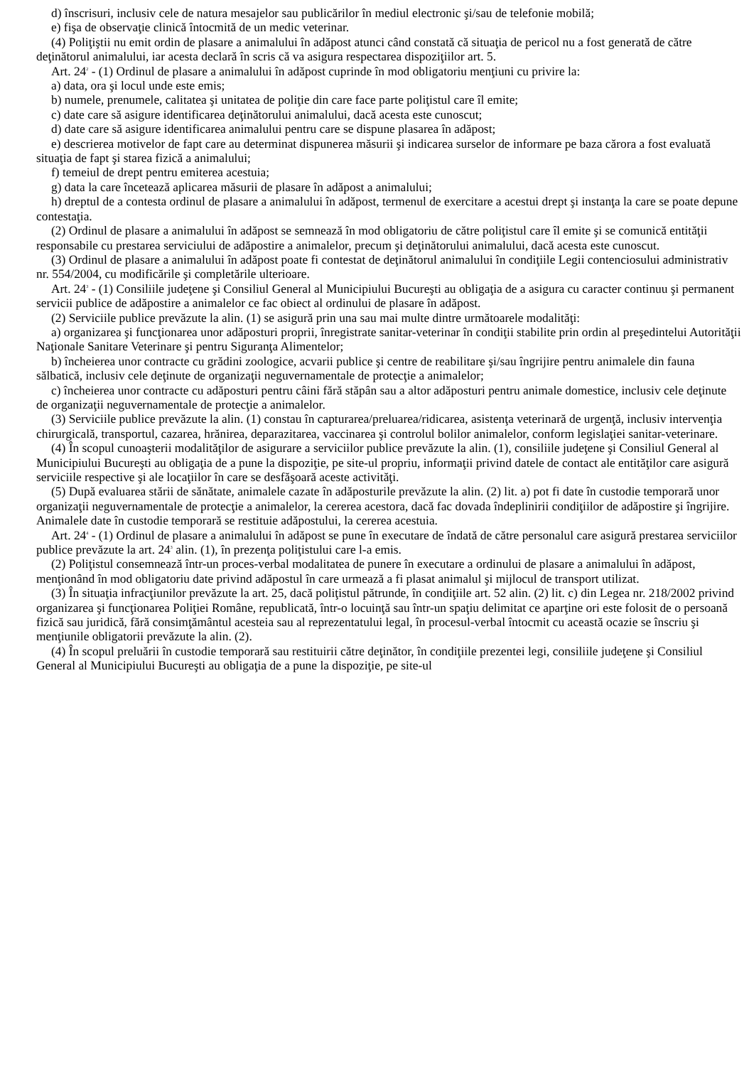d) înscrisuri, inclusiv cele de natura mesajelor sau publicărilor în mediul electronic şi/sau de telefonie mobilă;
e) fişa de observaţie clinică întocmită de un medic veterinar.
(4) Poliţiştii nu emit ordin de plasare a animalului în adăpost atunci când constată că situaţia de pericol nu a fost generată de către deţinătorul animalului, iar acesta declară în scris că va asigura respectarea dispoziţiilor art. 5.
Art. 24<sup>2</sup> - (1) Ordinul de plasare a animalului în adăpost cuprinde în mod obligatoriu menţiuni cu privire la:
a) data, ora şi locul unde este emis;
b) numele, prenumele, calitatea şi unitatea de poliţie din care face parte poliţistul care îl emite;
c) date care să asigure identificarea deţinătorului animalului, dacă acesta este cunoscut;
d) date care să asigure identificarea animalului pentru care se dispune plasarea în adăpost;
e) descrierea motivelor de fapt care au determinat dispunerea măsurii şi indicarea surselor de informare pe baza cărora a fost evaluată situaţia de fapt şi starea fizică a animalului;
f) temeiul de drept pentru emiterea acestuia;
g) data la care încetează aplicarea măsurii de plasare în adăpost a animalului;
h) dreptul de a contesta ordinul de plasare a animalului în adăpost, termenul de exercitare a acestui drept şi instanţa la care se poate depune contestaţia.
(2) Ordinul de plasare a animalului în adăpost se semnează în mod obligatoriu de către poliţistul care îl emite şi se comunică entităţii responsabile cu prestarea serviciului de adăpostire a animalelor, precum şi deţinătorului animalului, dacă acesta este cunoscut.
(3) Ordinul de plasare a animalului în adăpost poate fi contestat de deţinătorul animalului în condiţiile Legii contenciosului administrativ nr. 554/2004, cu modificările şi completările ulterioare.
Art. 24<sup>3</sup> - (1) Consiliile judeţene şi Consiliul General al Municipiului Bucureşti au obligaţia de a asigura cu caracter continuu şi permanent servicii publice de adăpostire a animalelor ce fac obiect al ordinului de plasare în adăpost.
(2) Serviciile publice prevăzute la alin. (1) se asigură prin una sau mai multe dintre următoarele modalităţi:
a) organizarea şi funcţionarea unor adăposturi proprii, înregistrate sanitar-veterinar în condiţii stabilite prin ordin al preşedintelui Autorităţii Naţionale Sanitare Veterinare şi pentru Siguranţa Alimentelor;
b) încheierea unor contracte cu grădini zoologice, acvarii publice şi centre de reabilitare şi/sau îngrijire pentru animalele din fauna sălbatică, inclusiv cele deţinute de organizaţii neguvernamentale de protecţie a animalelor;
c) încheierea unor contracte cu adăposturi pentru câini fără stăpân sau a altor adăposturi pentru animale domestice, inclusiv cele deţinute de organizaţii neguvernamentale de protecţie a animalelor.
(3) Serviciile publice prevăzute la alin. (1) constau în capturarea/preluarea/ridicarea, asistenţa veterinară de urgenţă, inclusiv intervenţia chirurgicală, transportul, cazarea, hrănirea, deparazitarea, vaccinarea şi controlul bolilor animalelor, conform legislaţiei sanitar-veterinare.
(4) În scopul cunoaşterii modalităţilor de asigurare a serviciilor publice prevăzute la alin. (1), consiliile judeţene şi Consiliul General al Municipiului Bucureşti au obligaţia de a pune la dispoziţie, pe site-ul propriu, informaţii privind datele de contact ale entităţilor care asigură serviciile respective şi ale locaţiilor în care se desfăşoară aceste activităţi.
(5) După evaluarea stării de sănătate, animalele cazate în adăposturile prevăzute la alin. (2) lit. a) pot fi date în custodie temporară unor organizaţii neguvernamentale de protecţie a animalelor, la cererea acestora, dacă fac dovada îndeplinirii condiţiilor de adăpostire şi îngrijire. Animalele date în custodie temporară se restituie adăpostului, la cererea acestuia.
Art. 24<sup>4</sup> - (1) Ordinul de plasare a animalului în adăpost se pune în executare de îndată de către personalul care asigură prestarea serviciilor publice prevăzute la art. 24<sup>3</sup> alin. (1), în prezenţa poliţistului care l-a emis.
(2) Poliţistul consemnează într-un proces-verbal modalitatea de punere în executare a ordinului de plasare a animalului în adăpost, menţionând în mod obligatoriu date privind adăpostul în care urmează a fi plasat animalul şi mijlocul de transport utilizat.
(3) În situaţia infracţiunilor prevăzute la art. 25, dacă poliţistul pătrunde, în condiţiile art. 52 alin. (2) lit. c) din Legea nr. 218/2002 privind organizarea şi funcţionarea Poliţiei Române, republicată, într-o locuinţă sau într-un spaţiu delimitat ce aparţine ori este folosit de o persoană fizică sau juridică, fără consimţământul acesteia sau al reprezentatului legal, în procesul-verbal întocmit cu această ocazie se înscriu şi menţiunile obligatorii prevăzute la alin. (2).
(4) În scopul preluării în custodie temporară sau restituirii către deţinător, în condiţiile prezentei legi, consiliile judeţene şi Consiliul General al Municipiului Bucureşti au obligaţia de a pune la dispoziţie, pe site-ul